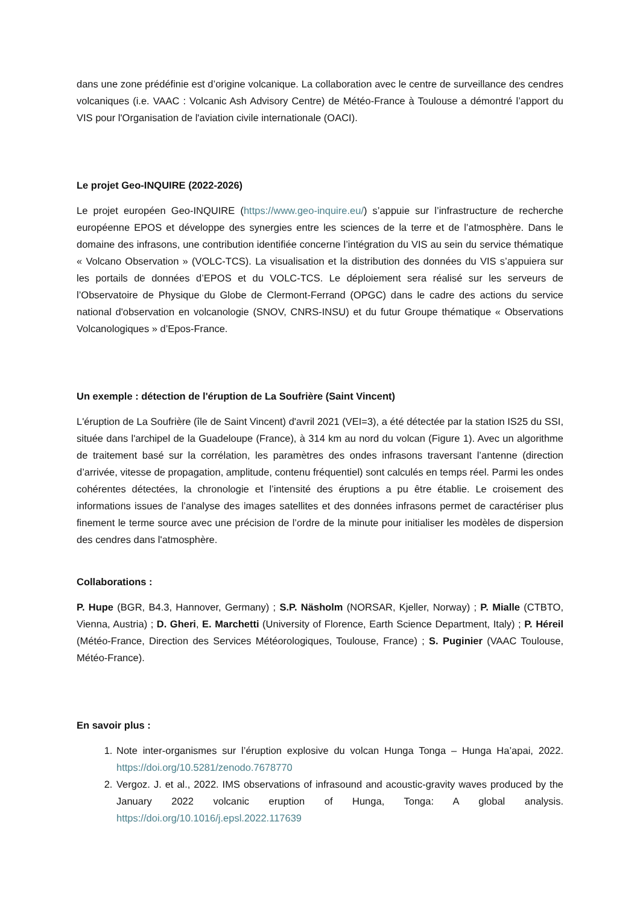dans une zone prédéfinie est d’origine volcanique. La collaboration avec le centre de surveillance des cendres volcaniques (i.e. VAAC : Volcanic Ash Advisory Centre) de Météo-France à Toulouse a démontré l’apport du VIS pour l'Organisation de l'aviation civile internationale (OACI).
Le projet Geo-INQUIRE (2022-2026)
Le projet européen Geo-INQUIRE (https://www.geo-inquire.eu/) s’appuie sur l’infrastructure de recherche européenne EPOS et développe des synergies entre les sciences de la terre et de l’atmosphère. Dans le domaine des infrasons, une contribution identifiée concerne l’intégration du VIS au sein du service thématique « Volcano Observation » (VOLC-TCS). La visualisation et la distribution des données du VIS s’appuiera sur les portails de données d’EPOS et du VOLC-TCS. Le déploiement sera réalisé sur les serveurs de l’Observatoire de Physique du Globe de Clermont-Ferrand (OPGC) dans le cadre des actions du service national d'observation en volcanologie (SNOV, CNRS-INSU) et du futur Groupe thématique « Observations Volcanologiques » d’Epos-France.
Un exemple : détection de l'éruption de La Soufrière (Saint Vincent)
L'éruption de La Soufrière (île de Saint Vincent) d'avril 2021 (VEI=3), a été détectée par la station IS25 du SSI, située dans l'archipel de la Guadeloupe (France), à 314 km au nord du volcan (Figure 1). Avec un algorithme de traitement basé sur la corrélation, les paramètres des ondes infrasons traversant l’antenne (direction d’arrivée, vitesse de propagation, amplitude, contenu fréquentiel) sont calculés en temps réel. Parmi les ondes cohérentes détectées, la chronologie et l’intensité des éruptions a pu être établie. Le croisement des informations issues de l’analyse des images satellites et des données infrasons permet de caractériser plus finement le terme source avec une précision de l’ordre de la minute pour initialiser les modèles de dispersion des cendres dans l'atmosphère.
Collaborations :
P. Hupe (BGR, B4.3, Hannover, Germany) ; S.P. Näsholm (NORSAR, Kjeller, Norway) ; P. Mialle (CTBTO, Vienna, Austria) ; D. Gheri, E. Marchetti (University of Florence, Earth Science Department, Italy) ; P. Héreil (Météo-France, Direction des Services Météorologiques, Toulouse, France) ; S. Puginier (VAAC Toulouse, Météo-France).
En savoir plus :
1. Note inter-organismes sur l’éruption explosive du volcan Hunga Tonga – Hunga Ha’apai, 2022. https://doi.org/10.5281/zenodo.7678770
2. Vergoz. J. et al., 2022. IMS observations of infrasound and acoustic-gravity waves produced by the January 2022 volcanic eruption of Hunga, Tonga: A global analysis. https://doi.org/10.1016/j.epsl.2022.117639